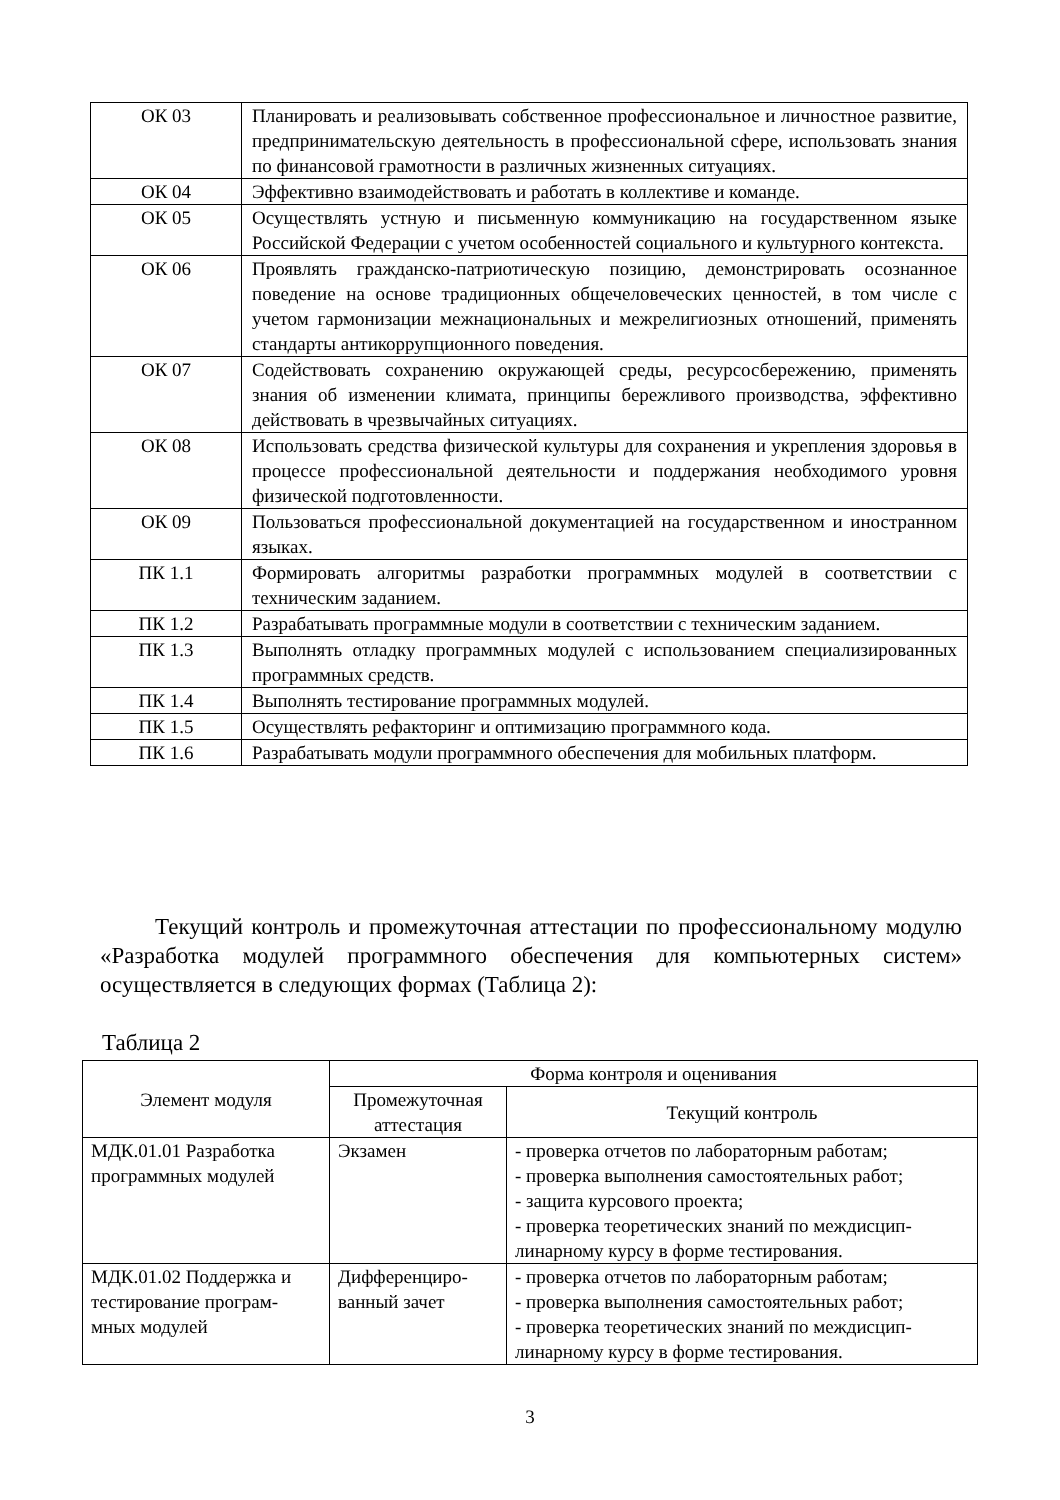| ОК 03 | Планировать и реализовывать собственное профессиональное и личностное развитие, предпринимательскую деятельность в профессиональной сфере, использовать знания по финансовой грамотности в различных жизненных ситуациях. |
| ОК 04 | Эффективно взаимодействовать и работать в коллективе и команде. |
| ОК 05 | Осуществлять устную и письменную коммуникацию на государственном языке Российской Федерации с учетом особенностей социального и культурного контекста. |
| ОК 06 | Проявлять гражданско-патриотическую позицию, демонстрировать осознанное поведение на основе традиционных общечеловеческих ценностей, в том числе с учетом гармонизации межнациональных и межрелигиозных отношений, применять стандарты антикоррупционного поведения. |
| ОК 07 | Содействовать сохранению окружающей среды, ресурсосбережению, применять знания об изменении климата, принципы бережливого производства, эффективно действовать в чрезвычайных ситуациях. |
| ОК 08 | Использовать средства физической культуры для сохранения и укрепления здоровья в процессе профессиональной деятельности и поддержания необходимого уровня физической подготовленности. |
| ОК 09 | Пользоваться профессиональной документацией на государственном и иностранном языках. |
| ПК 1.1 | Формировать алгоритмы разработки программных модулей в соответствии с техническим заданием. |
| ПК 1.2 | Разрабатывать программные модули в соответствии с техническим заданием. |
| ПК 1.3 | Выполнять отладку программных модулей с использованием специализированных программных средств. |
| ПК 1.4 | Выполнять тестирование программных модулей. |
| ПК 1.5 | Осуществлять рефакторинг и оптимизацию программного кода. |
| ПК 1.6 | Разрабатывать модули программного обеспечения для мобильных платформ. |
Текущий контроль и промежуточная аттестации по профессиональному модулю «Разработка модулей программного обеспечения для компьютерных систем» осуществляется в следующих формах (Таблица 2):
Таблица 2
| Элемент модуля | Форма контроля и оценивания | |
| --- | --- | --- |
| | Промежуточная аттестация | Текущий контроль |
| МДК.01.01 Разработка программных модулей | Экзамен | - проверка отчетов по лабораторным работам; - проверка выполнения самостоятельных работ; - защита курсового проекта; - проверка теоретических знаний по междисцип-линарному курсу в форме тестирования. |
| МДК.01.02 Поддержка и тестирование програм-мных модулей | Дифференциро-ванный зачет | - проверка отчетов по лабораторным работам; - проверка выполнения самостоятельных работ; - проверка теоретических знаний по междисцип-линарному курсу в форме тестирования. |
3